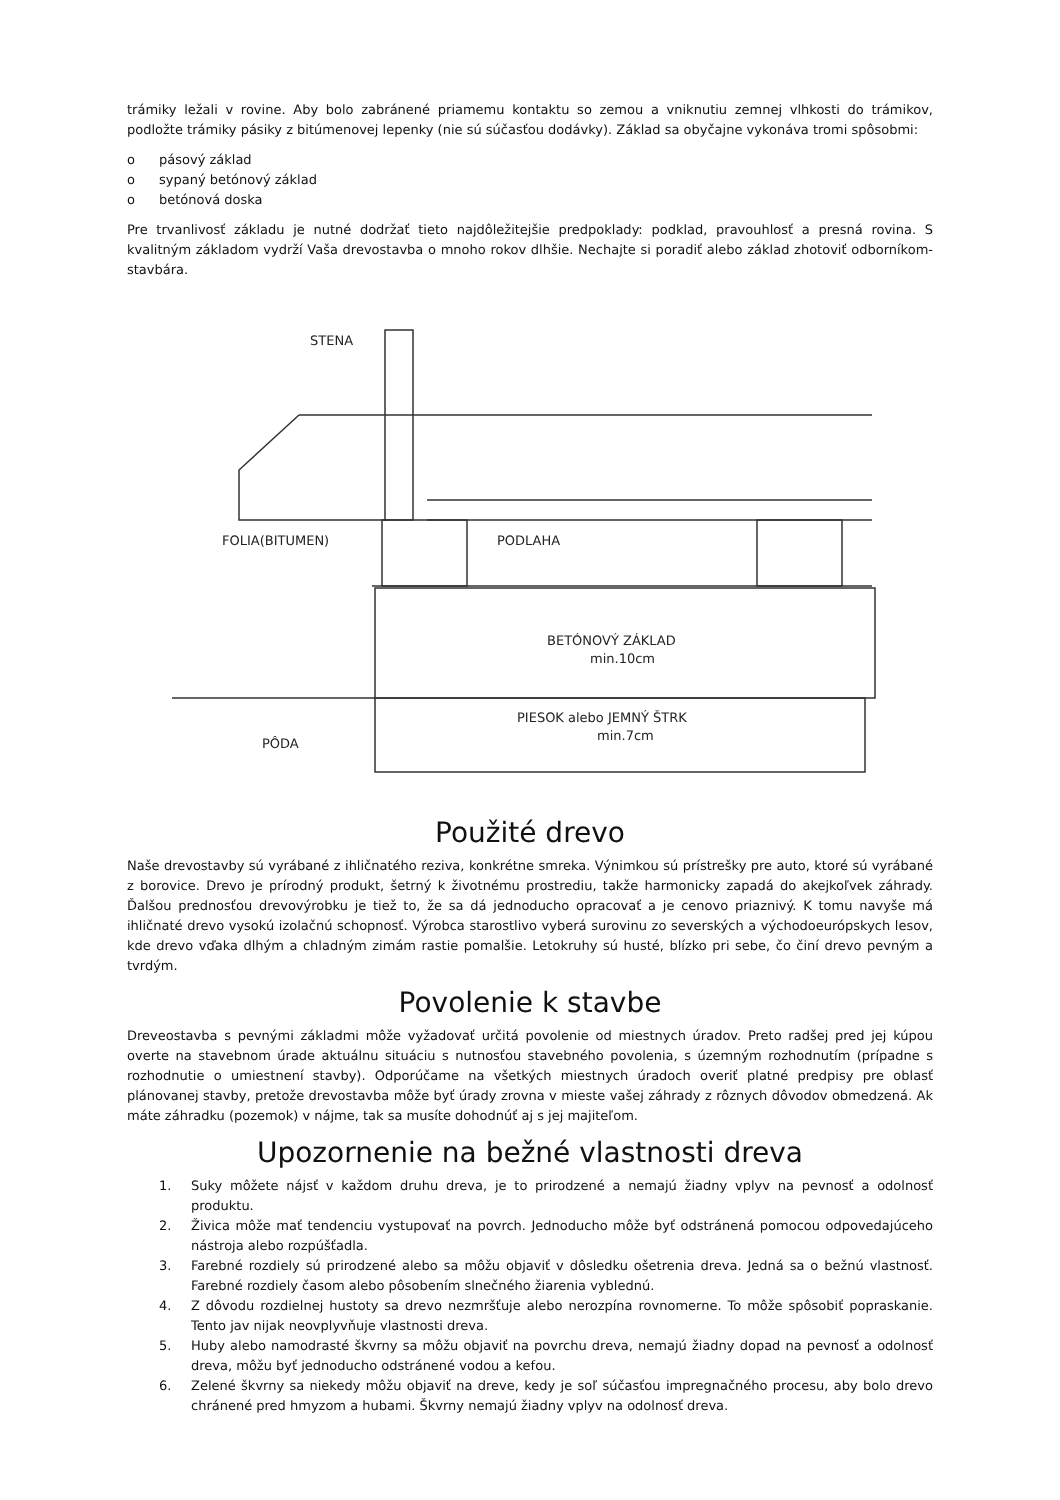trámiky ležali v rovine. Aby bolo zabránené priamemu kontaktu so zemou a vniknutiu zemnej vlhkosti do trámikov, podložte trámiky pásiky z bitúmenovej lepenky (nie sú súčasťou dodávky). Základ sa obyčajne vykonáva tromi spôsobmi:
o pásový základ
o sypaný betónový základ
o betónová doska
Pre trvanlivosť základu je nutné dodržať tieto najdôležitejšie predpoklady: podklad, pravouhlosť a presná rovina. S kvalitným základom vydrží Vaša drevostavba o mnoho rokov dlhšie. Nechajte si poradiť alebo základ zhotoviť odborníkom- stavbára.
STENA
FOLIA(BITUMEN)
PODLAHA
BETÓNOVÝ ZÁKLAD
min.10cm
PIESOK alebo JEMNÝ ŠTRK
min.7cm
PÔDA
Použité drevo
Naše drevostavby sú vyrábané z ihličnatého reziva, konkrétne smreka. Výnimkou sú prístrešky pre auto, ktoré sú vyrábané z borovice. Drevo je prírodný produkt, šetrný k životnému prostrediu, takže harmonicky zapadá do akejkoľvek záhrady. Ďalšou prednosťou drevovýrobku je tiež to, že sa dá jednoducho opracovať a je cenovo priaznivý. K tomu navyše má ihličnaté drevo vysokú izolačnú schopnosť. Výrobca starostlivo vyberá surovinu zo severských a východoeurópskych lesov, kde drevo vďaka dlhým a chladným zimám rastie pomalšie. Letokruhy sú husté, blízko pri sebe, čo činí drevo pevným a tvrdým.
Povolenie k stavbe
Dreveostavba s pevnými základmi môže vyžadovať určitá povolenie od miestnych úradov. Preto radšej pred jej kúpou overte na stavebnom úrade aktuálnu situáciu s nutnosťou stavebného povolenia, s územným rozhodnutím (prípadne s rozhodnutie o umiestnení stavby). Odporúčame na všetkých miestnych úradoch overiť platné predpisy pre oblasť plánovanej stavby, pretože drevostavba môže byť úrady zrovna v mieste vašej záhrady z rôznych dôvodov obmedzená. Ak máte záhradku (pozemok) v nájme, tak sa musíte dohodnúť aj s jej majiteľom.
Upozornenie na bežné vlastnosti dreva
1. Suky môžete nájsť v každom druhu dreva, je to prirodzené a nemajú žiadny vplyv na pevnosť a odolnosť produktu.
2. Živica môže mať tendenciu vystupovať na povrch. Jednoducho môže byť odstránená pomocou odpovedajúceho nástroja alebo rozpúšťadla.
3. Farebné rozdiely sú prirodzené alebo sa môžu objaviť v dôsledku ošetrenia dreva. Jedná sa o bežnú vlastnosť. Farebné rozdiely časom alebo pôsobením slnečného žiarenia vyblednú.
4. Z dôvodu rozdielnej hustoty sa drevo nezmršťuje alebo nerozpína rovnomerne. To môže spôsobiť popraskanie. Tento jav nijak neovplyvňuje vlastnosti dreva.
5. Huby alebo namodrasté škvrny sa môžu objaviť na povrchu dreva, nemajú žiadny dopad na pevnosť a odolnosť dreva, môžu byť jednoducho odstránené vodou a kefou.
6. Zelené škvrny sa niekedy môžu objaviť na dreve, kedy je soľ súčasťou impregnačného procesu, aby bolo drevo chránené pred hmyzom a hubami. Škvrny nemajú žiadny vplyv na odolnosť dreva.